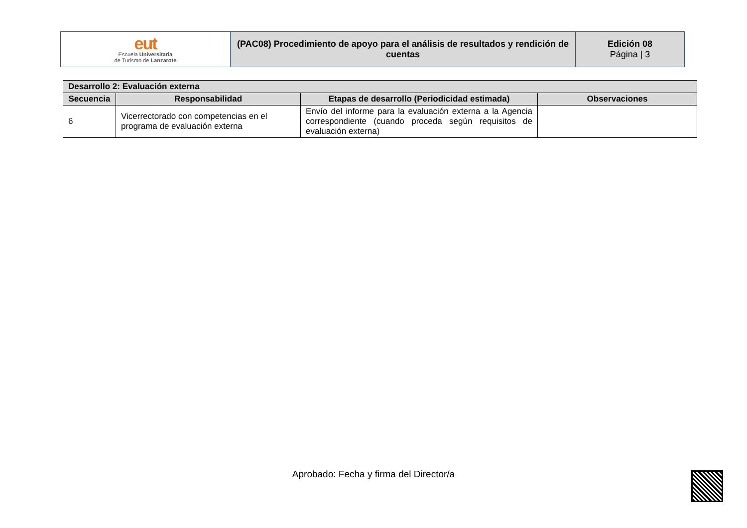| eut Escuela Universitaria de Turismo de Lanzarote | (PAC08) Procedimiento de apoyo para el análisis de resultados y rendición de cuentas | Edición 08 Página / 3 |
| Desarrollo 2: Evaluación externa | | | |
| --- | --- | --- | --- |
| Secuencia | Responsabilidad | Etapas de desarrollo (Periodicidad estimada) | Observaciones |
| 6 | Vicerrectorado con competencias en el programa de evaluación externa | Envío del informe para la evaluación externa a la Agencia correspondiente (cuando proceda según requisitos de evaluación externa) | |
Aprobado: Fecha y firma del Director/a